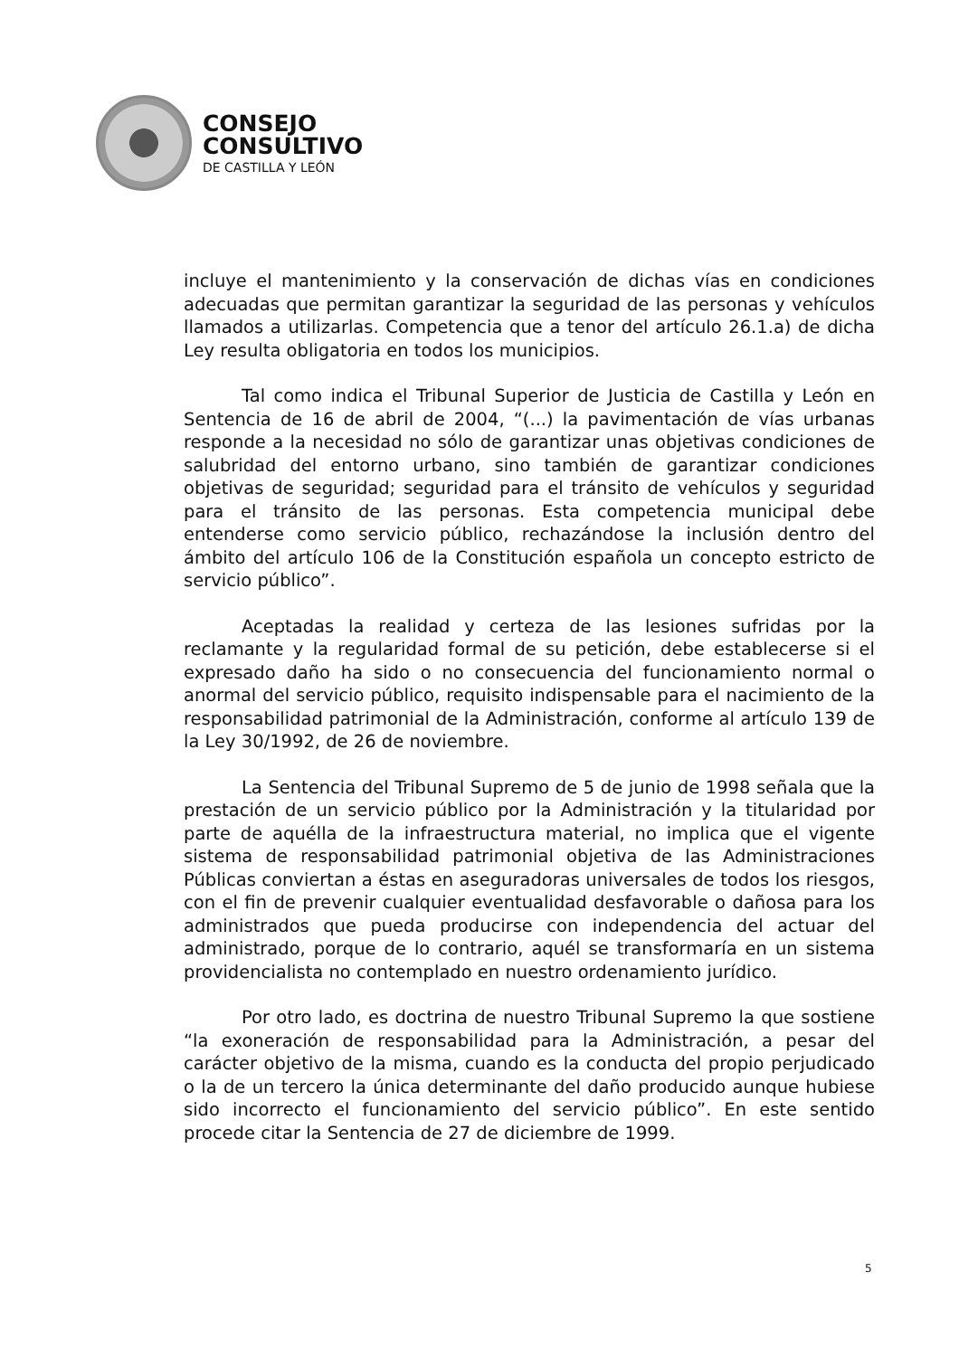CONSEJO
CONSULTIVO
DE CASTILLA Y LEÓN
incluye el mantenimiento y la conservación de dichas vías en condiciones adecuadas que permitan garantizar la seguridad de las personas y vehículos llamados a utilizarlas. Competencia que a tenor del artículo 26.1.a) de dicha Ley resulta obligatoria en todos los municipios.
Tal como indica el Tribunal Superior de Justicia de Castilla y León en Sentencia de 16 de abril de 2004, “(...) la pavimentación de vías urbanas responde a la necesidad no sólo de garantizar unas objetivas condiciones de salubridad del entorno urbano, sino también de garantizar condiciones objetivas de seguridad; seguridad para el tránsito de vehículos y seguridad para el tránsito de las personas. Esta competencia municipal debe entenderse como servicio público, rechazándose la inclusión dentro del ámbito del artículo 106 de la Constitución española un concepto estricto de servicio público”.
Aceptadas la realidad y certeza de las lesiones sufridas por la reclamante y la regularidad formal de su petición, debe establecerse si el expresado daño ha sido o no consecuencia del funcionamiento normal o anormal del servicio público, requisito indispensable para el nacimiento de la responsabilidad patrimonial de la Administración, conforme al artículo 139 de la Ley 30/1992, de 26 de noviembre.
La Sentencia del Tribunal Supremo de 5 de junio de 1998 señala que la prestación de un servicio público por la Administración y la titularidad por parte de aquélla de la infraestructura material, no implica que el vigente sistema de responsabilidad patrimonial objetiva de las Administraciones Públicas conviertan a éstas en aseguradoras universales de todos los riesgos, con el fin de prevenir cualquier eventualidad desfavorable o dañosa para los administrados que pueda producirse con independencia del actuar del administrado, porque de lo contrario, aquél se transformaría en un sistema providencialista no contemplado en nuestro ordenamiento jurídico.
Por otro lado, es doctrina de nuestro Tribunal Supremo la que sostiene “la exoneración de responsabilidad para la Administración, a pesar del carácter objetivo de la misma, cuando es la conducta del propio perjudicado o la de un tercero la única determinante del daño producido aunque hubiese sido incorrecto el funcionamiento del servicio público”. En este sentido procede citar la Sentencia de 27 de diciembre de 1999.
5